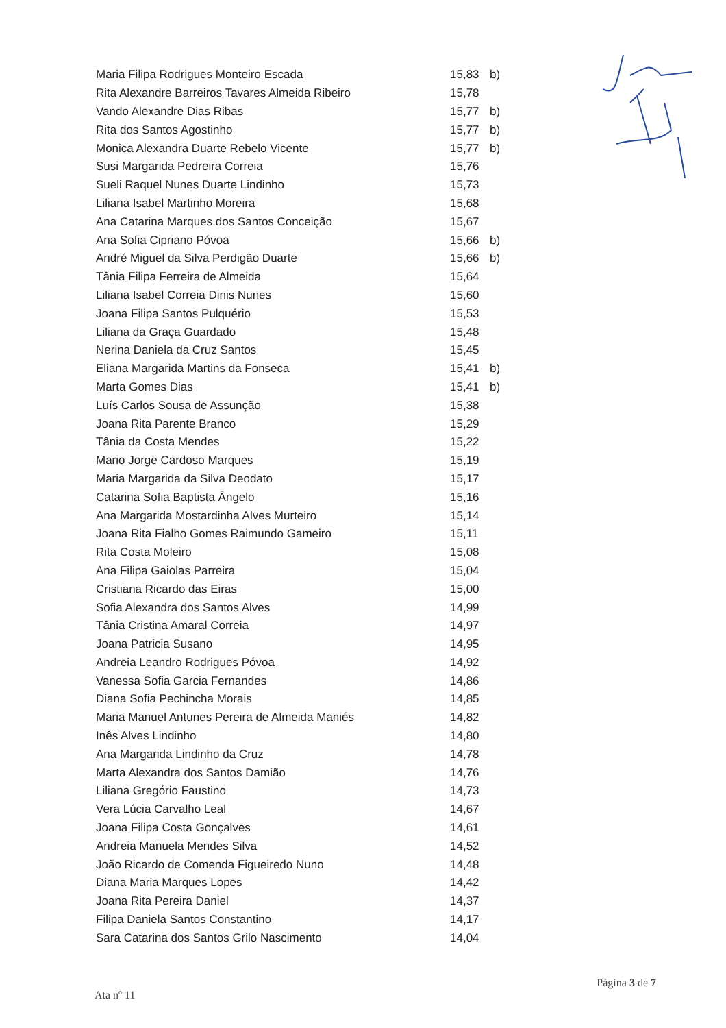| Maria Filipa Rodrigues Monteiro Escada | 15,83 | b) |
| Rita Alexandre Barreiros Tavares Almeida Ribeiro | 15,78 | |
| Vando Alexandre Dias Ribas | 15,77 | b) |
| Rita dos Santos Agostinho | 15,77 | b) |
| Monica Alexandra Duarte Rebelo Vicente | 15,77 | b) |
| Susi Margarida Pedreira Correia | 15,76 | |
| Sueli Raquel Nunes Duarte Lindinho | 15,73 | |
| Liliana Isabel Martinho Moreira | 15,68 | |
| Ana Catarina Marques dos Santos Conceição | 15,67 | |
| Ana Sofia Cipriano Póvoa | 15,66 | b) |
| André Miguel da Silva Perdigão Duarte | 15,66 | b) |
| Tânia Filipa Ferreira de Almeida | 15,64 | |
| Liliana Isabel Correia Dinis Nunes | 15,60 | |
| Joana Filipa Santos Pulquério | 15,53 | |
| Liliana da Graça Guardado | 15,48 | |
| Nerina Daniela da Cruz Santos | 15,45 | |
| Eliana Margarida Martins da Fonseca | 15,41 | b) |
| Marta Gomes Dias | 15,41 | b) |
| Luís Carlos Sousa de Assunção | 15,38 | |
| Joana Rita Parente Branco | 15,29 | |
| Tânia da Costa Mendes | 15,22 | |
| Mario Jorge Cardoso Marques | 15,19 | |
| Maria Margarida da Silva Deodato | 15,17 | |
| Catarina Sofia Baptista Ângelo | 15,16 | |
| Ana Margarida Mostardinha Alves Murteiro | 15,14 | |
| Joana Rita Fialho Gomes Raimundo Gameiro | 15,11 | |
| Rita Costa Moleiro | 15,08 | |
| Ana Filipa Gaiolas Parreira | 15,04 | |
| Cristiana Ricardo das Eiras | 15,00 | |
| Sofia Alexandra dos Santos Alves | 14,99 | |
| Tânia Cristina Amaral Correia | 14,97 | |
| Joana Patricia Susano | 14,95 | |
| Andreia Leandro Rodrigues Póvoa | 14,92 | |
| Vanessa Sofia Garcia Fernandes | 14,86 | |
| Diana Sofia Pechincha Morais | 14,85 | |
| Maria Manuel Antunes Pereira de Almeida Maniés | 14,82 | |
| Inês Alves Lindinho | 14,80 | |
| Ana Margarida Lindinho da Cruz | 14,78 | |
| Marta Alexandra dos Santos Damião | 14,76 | |
| Liliana Gregório Faustino | 14,73 | |
| Vera Lúcia Carvalho Leal | 14,67 | |
| Joana Filipa Costa Gonçalves | 14,61 | |
| Andreia Manuela Mendes Silva | 14,52 | |
| João Ricardo de Comenda Figueiredo Nuno | 14,48 | |
| Diana Maria Marques Lopes | 14,42 | |
| Joana Rita Pereira Daniel | 14,37 | |
| Filipa Daniela Santos Constantino | 14,17 | |
| Sara Catarina dos Santos Grilo Nascimento | 14,04 | |
Ata nº 11 Página 3 de 7